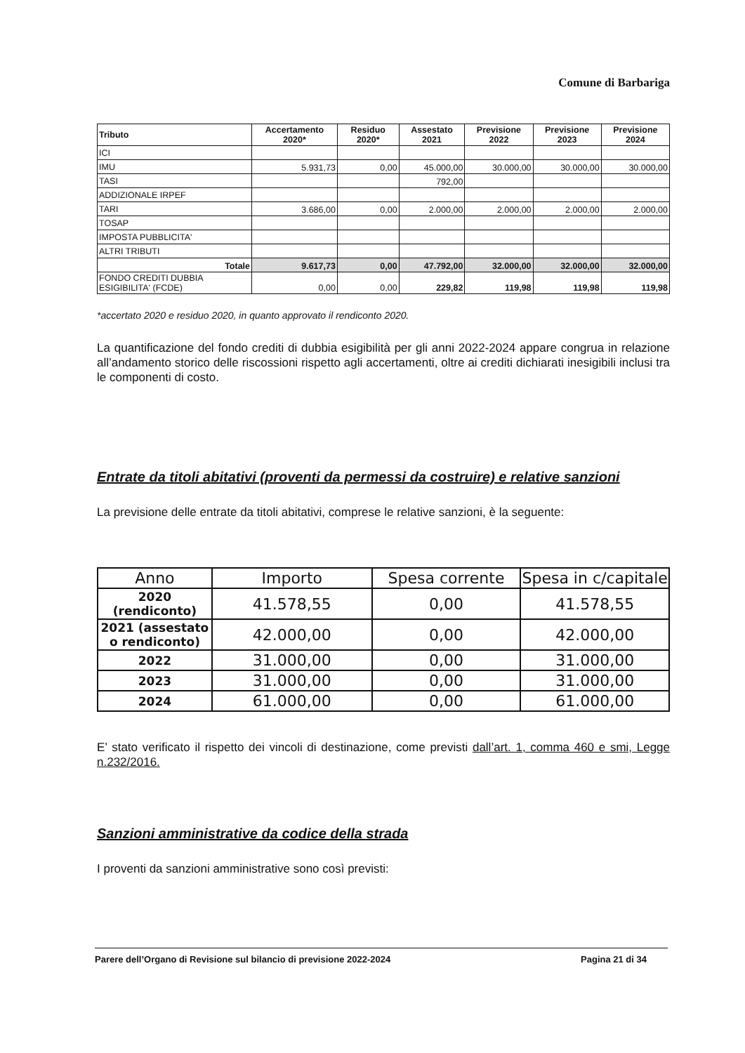Comune di Barbariga
| Tributo | Accertamento 2020* | Residuo 2020* | Assestato 2021 | Previsione 2022 | Previsione 2023 | Previsione 2024 |
| --- | --- | --- | --- | --- | --- | --- |
| ICI | | | | | | |
| IMU | 5.931,73 | 0,00 | 45.000,00 | 30.000,00 | 30.000,00 | 30.000,00 |
| TASI | | | 792,00 | | | |
| ADDIZIONALE IRPEF | | | | | | |
| TARI | 3.686,00 | 0,00 | 2.000,00 | 2.000,00 | 2.000,00 | 2.000,00 |
| TOSAP | | | | | | |
| IMPOSTA PUBBLICITA' | | | | | | |
| ALTRI TRIBUTI | | | | | | |
| Totale | 9.617,73 | 0,00 | 47.792,00 | 32.000,00 | 32.000,00 | 32.000,00 |
| FONDO CREDITI DUBBIA ESIGIBILITA' (FCDE) | 0,00 | 0,00 | 229,82 | 119,98 | 119,98 | 119,98 |
*accertato 2020 e residuo 2020, in quanto approvato il rendiconto 2020.
La quantificazione del fondo crediti di dubbia esigibilità per gli anni 2022-2024 appare congrua in relazione all’andamento storico delle riscossioni rispetto agli accertamenti, oltre ai crediti dichiarati inesigibili inclusi tra le componenti di costo.
Entrate da titoli abitativi (proventi da permessi da costruire) e relative sanzioni
La previsione delle entrate da titoli abitativi, comprese le relative sanzioni, è la seguente:
| Anno | Importo | Spesa corrente | Spesa in c/capitale |
| --- | --- | --- | --- |
| 2020 (rendiconto) | 41.578,55 | 0,00 | 41.578,55 |
| 2021 (assestato o rendiconto) | 42.000,00 | 0,00 | 42.000,00 |
| 2022 | 31.000,00 | 0,00 | 31.000,00 |
| 2023 | 31.000,00 | 0,00 | 31.000,00 |
| 2024 | 61.000,00 | 0,00 | 61.000,00 |
E’ stato verificato il rispetto dei vincoli di destinazione, come previsti dall’art. 1, comma 460 e smi, Legge n.232/2016.
Sanzioni amministrative da codice della strada
I proventi da sanzioni amministrative sono così previsti:
Parere dell’Organo di Revisione sul bilancio di previsione 2022-2024 Pagina 21 di 34